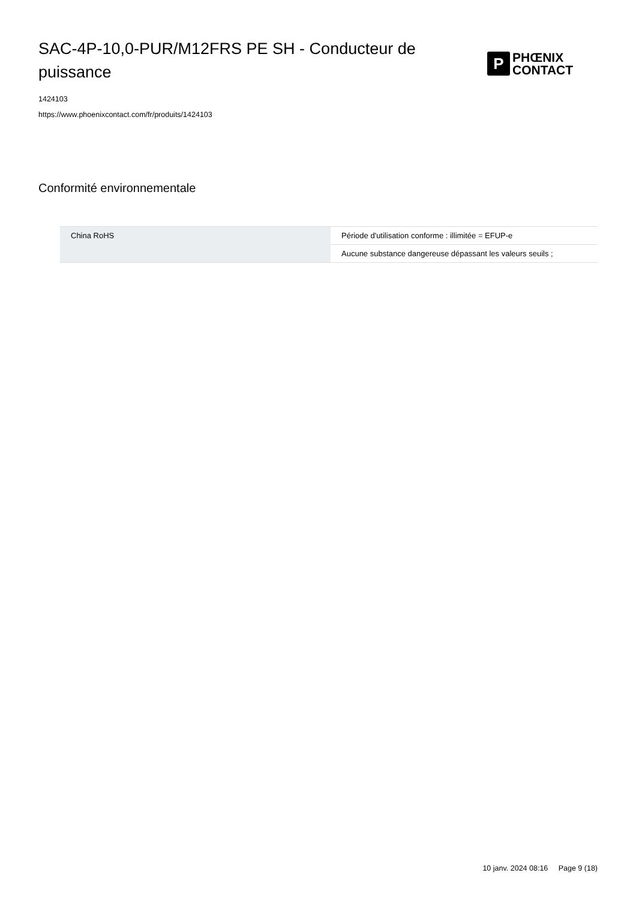SAC-4P-10,0-PUR/M12FRS PE SH - Conducteur de puissance
P
PHŒNIX
CONTACT
1424103
https://www.phoenixcontact.com/fr/produits/1424103
Conformité environnementale
| China RoHS | Période d'utilisation conforme : illimitée = EFUP-e |
| | Aucune substance dangereuse dépassant les valeurs seuils ; |
10 janv. 2024 08:16 Page 9 (18)